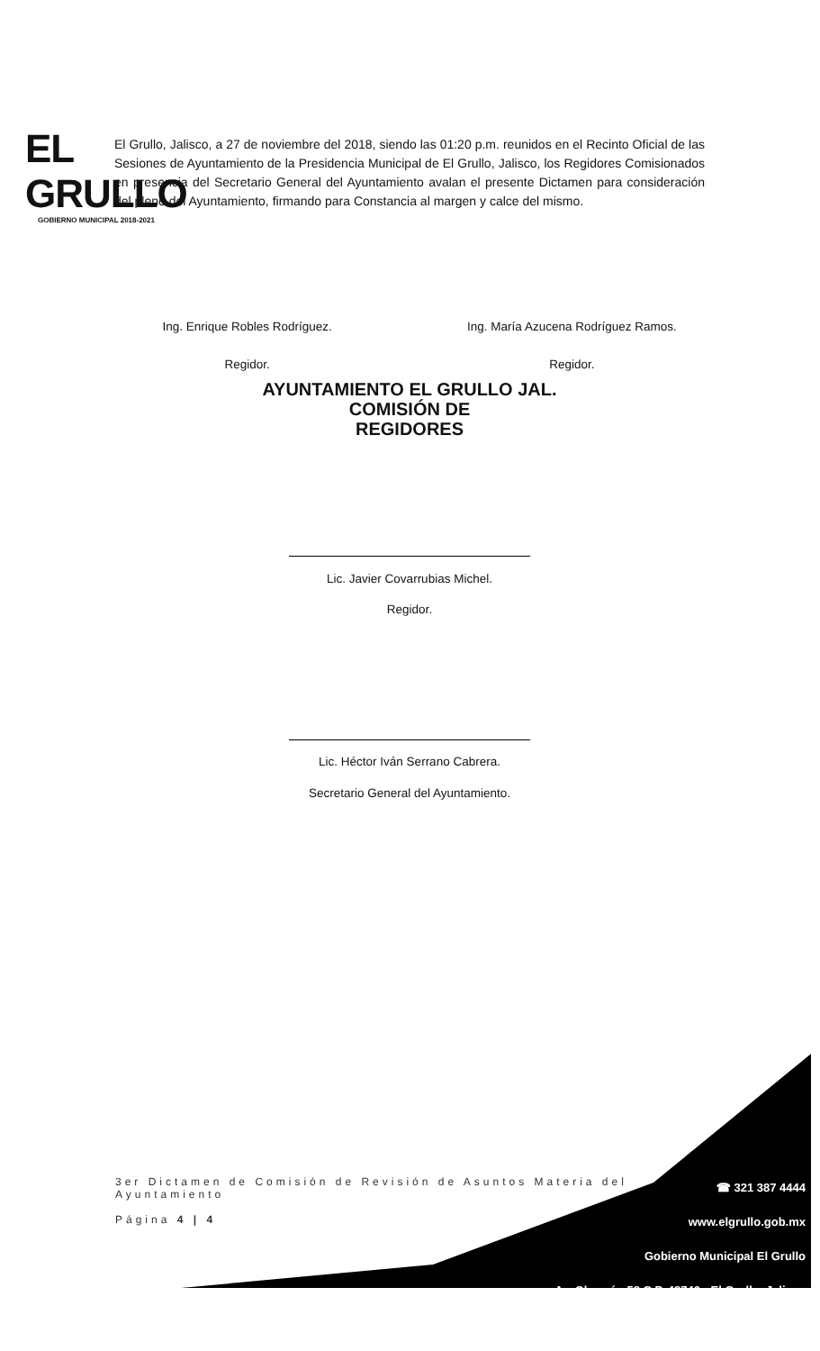EL GRULLO
GOBIERNO MUNICIPAL 2018-2021
El Grullo, Jalisco, a 27 de noviembre del 2018, siendo las 01:20 p.m. reunidos en el Recinto Oficial de las Sesiones de Ayuntamiento de la Presidencia Municipal de El Grullo, Jalisco, los Regidores Comisionados en presencia del Secretario General del Ayuntamiento avalan el presente Dictamen para consideración del pleno del Ayuntamiento, firmando para Constancia al margen y calce del mismo.
Ing. Enrique Robles Rodríguez.
Regidor.
Ing. María Azucena Rodríguez Ramos.
Regidor.
AYUNTAMIENTO EL GRULLO JAL.
COMISIÓN DE
REGIDORES
Lic. Javier Covarrubias Michel.
Regidor.
Lic. Héctor Iván Serrano Cabrera.
Secretario General del Ayuntamiento.
3er Dictamen de Comisión de Revisión de Asuntos Materia del
Ayuntamiento
Página 4 | 4
☎ 321 387 4444
www.elgrullo.gob.mx
Gobierno Municipal El Grullo
Av. Obregón 58 C.P. 48740 - El Grullo, Jalisco